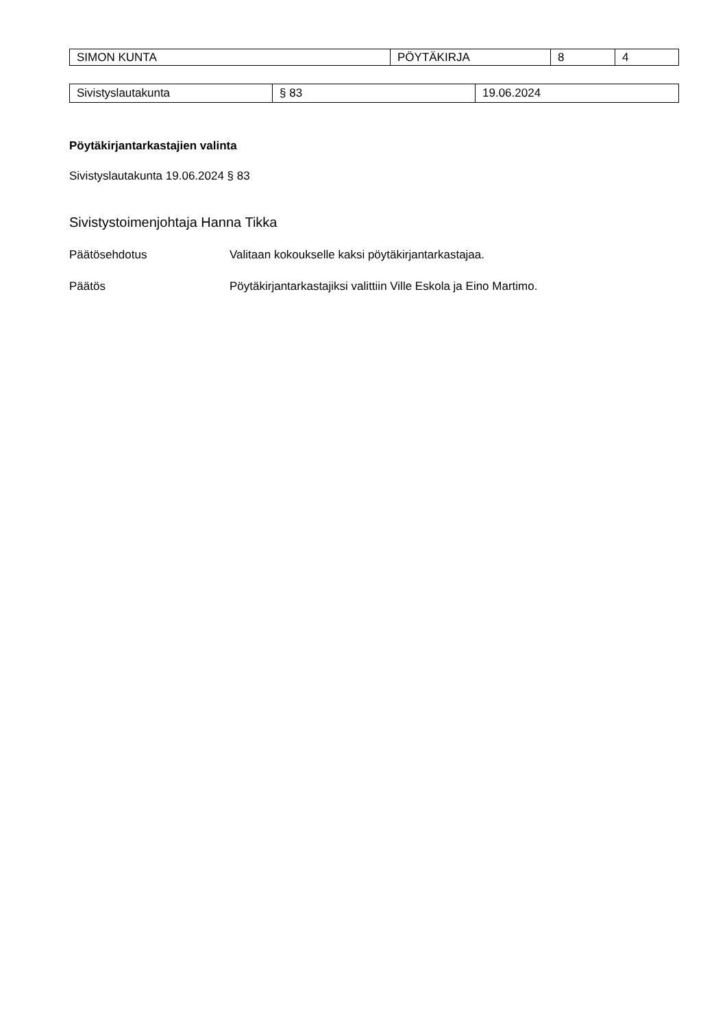| SIMON KUNTA | PÖYTÄKIRJA | 8 | 4 |
| Sivistyslautakunta | § 83 | 19.06.2024 |
Pöytäkirjantarkastajien valinta
Sivistyslautakunta 19.06.2024 § 83
Sivistystoimenjohtaja Hanna Tikka
Päätösehdotus Valitaan kokoukselle kaksi pöytäkirjantarkastajaa.
Päätös Pöytäkirjantarkastajiksi valittiin Ville Eskola ja Eino Martimo.